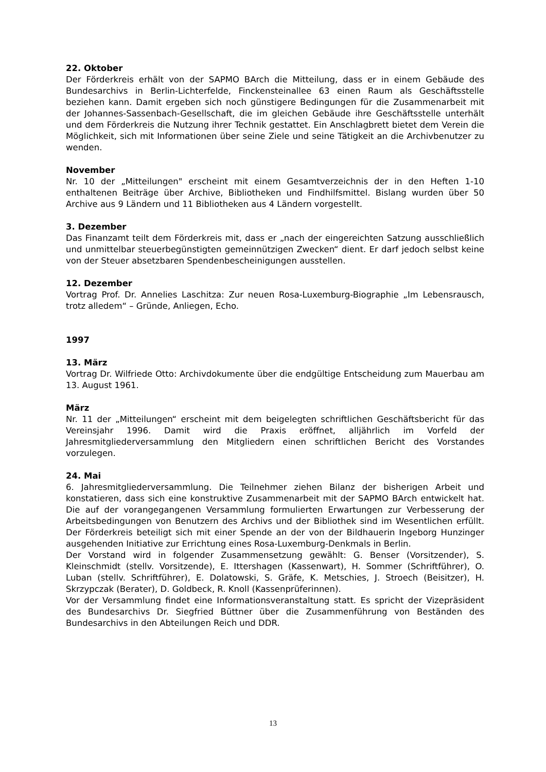22. Oktober
Der Förderkreis erhält von der SAPMO BArch die Mitteilung, dass er in einem Gebäude des Bundesarchivs in Berlin-Lichterfelde, Finckensteinallee 63 einen Raum als Geschäftsstelle beziehen kann. Damit ergeben sich noch günstigere Bedingungen für die Zusammenarbeit mit der Johannes-Sassenbach-Gesellschaft, die im gleichen Gebäude ihre Geschäftsstelle unterhält und dem Förderkreis die Nutzung ihrer Technik gestattet. Ein Anschlagbrett bietet dem Verein die Möglichkeit, sich mit Informationen über seine Ziele und seine Tätigkeit an die Archivbenutzer zu wenden.
November
Nr. 10 der „Mitteilungen" erscheint mit einem Gesamtverzeichnis der in den Heften 1-10 enthaltenen Beiträge über Archive, Bibliotheken und Findhilfsmittel. Bislang wurden über 50 Archive aus 9 Ländern und 11 Bibliotheken aus 4 Ländern vorgestellt.
3. Dezember
Das Finanzamt teilt dem Förderkreis mit, dass er „nach der eingereichten Satzung ausschließlich und unmittelbar steuerbegünstigten gemeinnützigen Zwecken“ dient. Er darf jedoch selbst keine von der Steuer absetzbaren Spendenbescheinigungen ausstellen.
12. Dezember
Vortrag Prof. Dr. Annelies Laschitza: Zur neuen Rosa-Luxemburg-Biographie „Im Lebensrausch, trotz alledem“ – Gründe, Anliegen, Echo.
1997
13. März
Vortrag Dr. Wilfriede Otto: Archivdokumente über die endgültige Entscheidung zum Mauerbau am 13. August 1961.
März
Nr. 11 der „Mitteilungen“ erscheint mit dem beigelegten schriftlichen Geschäftsbericht für das Vereinsjahr 1996. Damit wird die Praxis eröffnet, alljährlich im Vorfeld der Jahresmitgliederversammlung den Mitgliedern einen schriftlichen Bericht des Vorstandes vorzulegen.
24. Mai
6. Jahresmitgliederversammlung. Die Teilnehmer ziehen Bilanz der bisherigen Arbeit und konstatieren, dass sich eine konstruktive Zusammenarbeit mit der SAPMO BArch entwickelt hat. Die auf der vorangegangenen Versammlung formulierten Erwartungen zur Verbesserung der Arbeitsbedingungen von Benutzern des Archivs und der Bibliothek sind im Wesentlichen erfüllt. Der Förderkreis beteiligt sich mit einer Spende an der von der Bildhauerin Ingeborg Hunzinger ausgehenden Initiative zur Errichtung eines Rosa-Luxemburg-Denkmals in Berlin.
Der Vorstand wird in folgender Zusammensetzung gewählt: G. Benser (Vorsitzender), S. Kleinschmidt (stellv. Vorsitzende), E. Ittershagen (Kassenwart), H. Sommer (Schriftführer), O. Luban (stellv. Schriftführer), E. Dolatowski, S. Gräfe, K. Metschies, J. Stroech (Beisitzer), H. Skrzypczak (Berater), D. Goldbeck, R. Knoll (Kassenprüferinnen).
Vor der Versammlung findet eine Informationsveranstaltung statt. Es spricht der Vizepräsident des Bundesarchivs Dr. Siegfried Büttner über die Zusammenführung von Beständen des Bundesarchivs in den Abteilungen Reich und DDR.
13